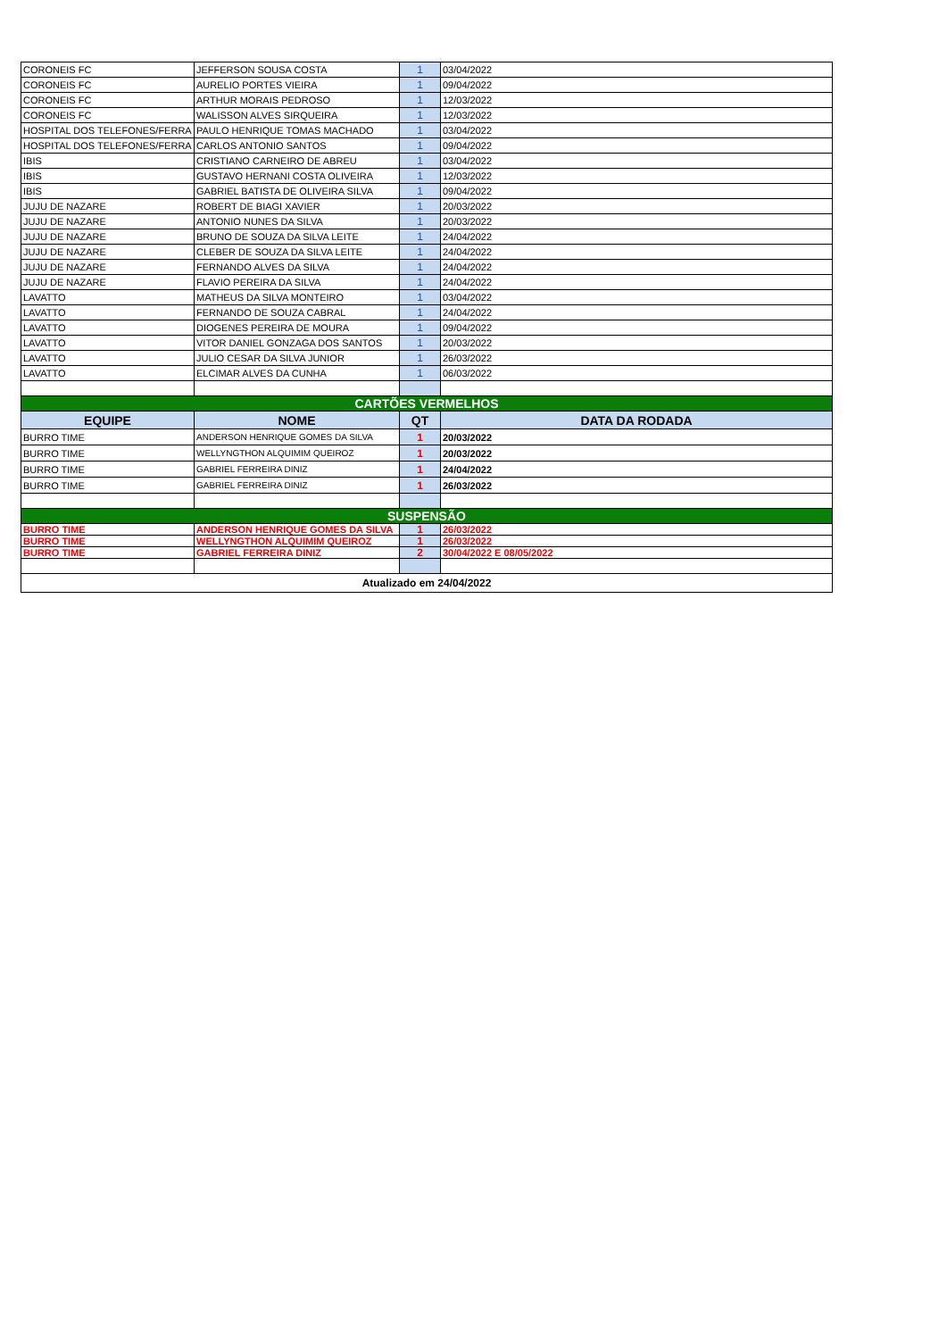| CORONEIS FC | JEFFERSON SOUSA COSTA | 1 | 03/04/2022 |
| CORONEIS FC | AURELIO PORTES VIEIRA | 1 | 09/04/2022 |
| CORONEIS FC | ARTHUR MORAIS PEDROSO | 1 | 12/03/2022 |
| CORONEIS FC | WALISSON ALVES SIRQUEIRA | 1 | 12/03/2022 |
| HOSPITAL DOS TELEFONES/FERRA | PAULO HENRIQUE TOMAS MACHADO | 1 | 03/04/2022 |
| HOSPITAL DOS TELEFONES/FERRA | CARLOS ANTONIO SANTOS | 1 | 09/04/2022 |
| IBIS | CRISTIANO CARNEIRO DE ABREU | 1 | 03/04/2022 |
| IBIS | GUSTAVO HERNANI COSTA OLIVEIRA | 1 | 12/03/2022 |
| IBIS | GABRIEL BATISTA DE OLIVEIRA SILVA | 1 | 09/04/2022 |
| JUJU DE NAZARE | ROBERT DE BIAGI XAVIER | 1 | 20/03/2022 |
| JUJU DE NAZARE | ANTONIO NUNES DA SILVA | 1 | 20/03/2022 |
| JUJU DE NAZARE | BRUNO DE SOUZA DA SILVA LEITE | 1 | 24/04/2022 |
| JUJU DE NAZARE | CLEBER DE SOUZA DA SILVA LEITE | 1 | 24/04/2022 |
| JUJU DE NAZARE | FERNANDO ALVES DA SILVA | 1 | 24/04/2022 |
| JUJU DE NAZARE | FLAVIO PEREIRA DA SILVA | 1 | 24/04/2022 |
| LAVATTO | MATHEUS DA SILVA MONTEIRO | 1 | 03/04/2022 |
| LAVATTO | FERNANDO DE SOUZA CABRAL | 1 | 24/04/2022 |
| LAVATTO | DIOGENES PEREIRA DE MOURA | 1 | 09/04/2022 |
| LAVATTO | VITOR DANIEL GONZAGA DOS SANTOS | 1 | 20/03/2022 |
| LAVATTO | JULIO CESAR DA SILVA JUNIOR | 1 | 26/03/2022 |
| LAVATTO | ELCIMAR ALVES DA CUNHA | 1 | 06/03/2022 |
| CARTÕES VERMELHOS | | | |
| EQUIPE | NOME | QT | DATA DA RODADA |
| BURRO TIME | ANDERSON HENRIQUE GOMES DA SILVA | 1 | 20/03/2022 |
| BURRO TIME | WELLYNGTHON ALQUIMIM QUEIROZ | 1 | 20/03/2022 |
| BURRO TIME | GABRIEL FERREIRA DINIZ | 1 | 24/04/2022 |
| BURRO TIME | GABRIEL FERREIRA DINIZ | 1 | 26/03/2022 |
| SUSPENSÃO | | | |
| BURRO TIME | ANDERSON HENRIQUE GOMES DA SILVA | 1 | 26/03/2022 |
| BURRO TIME | WELLYNGTHON ALQUIMIM QUEIROZ | 1 | 26/03/2022 |
| BURRO TIME | GABRIEL FERREIRA DINIZ | 2 | 30/04/2022 E 08/05/2022 |
| Atualizado em 24/04/2022 | | | |